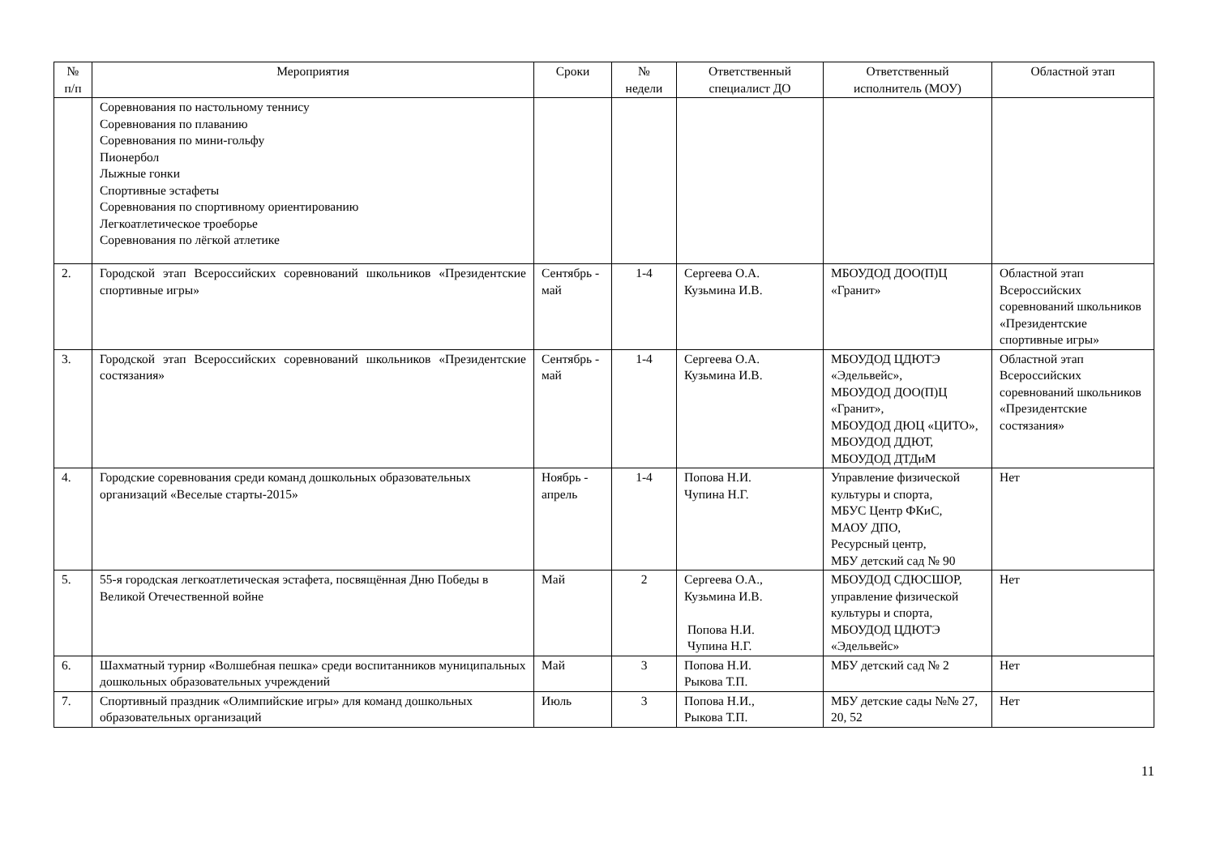| № п/п | Мероприятия | Сроки | № недели | Ответственный специалист ДО | Ответственный исполнитель (МОУ) | Областной этап |
| --- | --- | --- | --- | --- | --- | --- |
| | Соревнования по настольному теннису Соревнования по плаванию Соревнования по мини-гольфу Пионербол Лыжные гонки Спортивные эстафеты Соревнования по спортивному ориентированию Легкоатлетическое троеборье Соревнования по лёгкой атлетике | | | | | |
| 2. | Городской этап Всероссийских соревнований школьников «Президентские спортивные игры» | Сентябрь - май | 1-4 | Сергеева О.А. Кузьмина И.В. | МБОУДОД ДОО(П)Ц «Гранит» | Областной этап Всероссийских соревнований школьников «Президентские спортивные игры» |
| 3. | Городской этап Всероссийских соревнований школьников «Президентские состязания» | Сентябрь - май | 1-4 | Сергеева О.А. Кузьмина И.В. | МБОУДОД ЦДЮТЭ «Эдельвейс», МБОУДОД ДОО(П)Ц «Гранит», МБОУДОД ДЮЦ «ЦИТО», МБОУДОД ДДЮТ, МБОУДОД ДТДиМ | Областной этап Всероссийских соревнований школьников «Президентские состязания» |
| 4. | Городские соревнования среди команд дошкольных образовательных организаций «Веселые старты-2015» | Ноябрь - апрель | 1-4 | Попова Н.И. Чупина Н.Г. | Управление физической культуры и спорта, МБУС Центр ФКиС, МАОУ ДПО, Ресурсный центр, МБУ детский сад № 90 | Нет |
| 5. | 55-я городская легкоатлетическая эстафета, посвящённая Дню Победы в Великой Отечественной войне | Май | 2 | Сергеева О.А., Кузьмина И.В. Попова Н.И. Чупина Н.Г. | МБОУДОД СДЮСШОР, управление физической культуры и спорта, МБОУДОД ЦДЮТЭ «Эдельвейс» | Нет |
| 6. | Шахматный турнир «Волшебная пешка» среди воспитанников муниципальных дошкольных образовательных учреждений | Май | 3 | Попова Н.И. Рыкова Т.П. | МБУ детский сад № 2 | Нет |
| 7. | Спортивный праздник «Олимпийские игры» для команд дошкольных образовательных организаций | Июль | 3 | Попова Н.И., Рыкова Т.П. | МБУ детские сады №№ 27, 20, 52 | Нет |
11